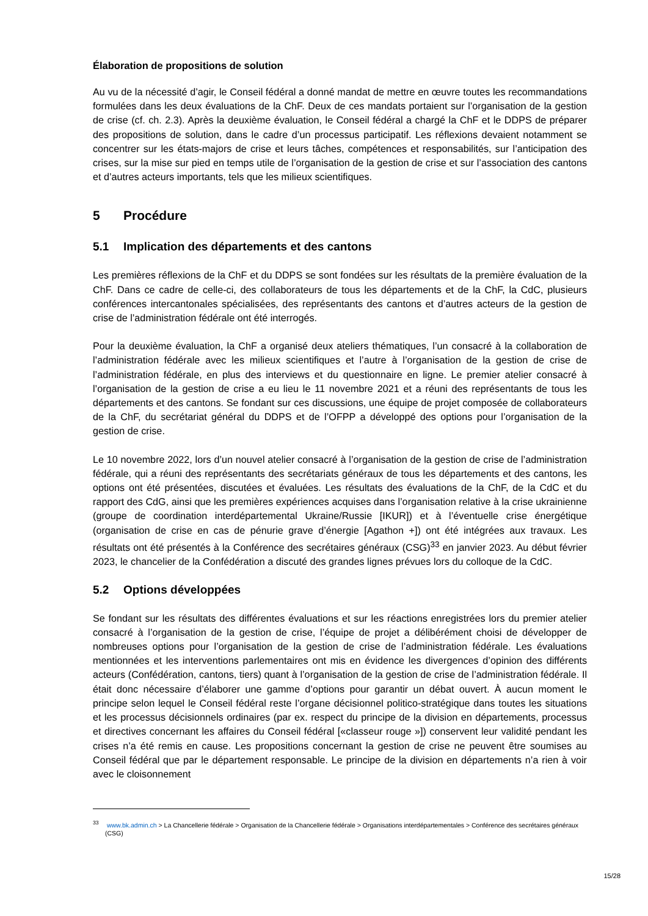Élaboration de propositions de solution
Au vu de la nécessité d’agir, le Conseil fédéral a donné mandat de mettre en œuvre toutes les recomman­dations formulées dans les deux évaluations de la ChF. Deux de ces mandats portaient sur l’organisation de la gestion de crise (cf. ch. 2.3). Après la deuxième évaluation, le Conseil fédéral a chargé la ChF et le DDPS de préparer des propositions de solution, dans le cadre d’un processus participatif. Les réflexions devaient notamment se concentrer sur les états-majors de crise et leurs tâches, compétences et respon­sabilités, sur l’anticipation des crises, sur la mise sur pied en temps utile de l’organisation de la gestion de crise et sur l’association des cantons et d’autres acteurs importants, tels que les milieux scientifiques.
5 Procédure
5.1 Implication des départements et des cantons
Les premières réflexions de la ChF et du DDPS se sont fondées sur les résultats de la première évalua­tion de la ChF. Dans ce cadre de celle-ci, des collaborateurs de tous les départements et de la ChF, la CdC, plusieurs conférences intercantonales spécialisées, des représentants des cantons et d’autres acteurs de la gestion de crise de l’administration fédérale ont été interrogés.
Pour la deuxième évaluation, la ChF a organisé deux ateliers thématiques, l’un consacré à la collabora­tion de l’administration fédérale avec les milieux scientifiques et l’autre à l’organisation de la gestion de crise de l’administration fédérale, en plus des interviews et du questionnaire en ligne. Le premier atelier consacré à l’organisation de la gestion de crise a eu lieu le 11 novembre 2021 et a réuni des représen­tants de tous les départements et des cantons. Se fondant sur ces discussions, une équipe de projet composée de collaborateurs de la ChF, du secrétariat général du DDPS et de l’OFPP a développé des options pour l’organisation de la gestion de crise.
Le 10 novembre 2022, lors d’un nouvel atelier consacré à l’organisation de la gestion de crise de l’admi­nistration fédérale, qui a réuni des représentants des secrétariats généraux de tous les départements et des cantons, les options ont été présentées, discutées et évaluées. Les résultats des évaluations de la ChF, de la CdC et du rapport des CdG, ainsi que les premières expériences acquises dans l’organisation relative à la crise ukrainienne (groupe de coordination interdépartemental Ukraine/Russie [IKUR]) et à l’éventuelle crise énergétique (organisation de crise en cas de pénurie grave d’énergie [Agathon +]) ont été intégrées aux travaux. Les résultats ont été présentés à la Conférence des secrétaires généraux (CSG)<sup>33</sup> en janvier 2023. Au début février 2023, le chancelier de la Confédération a discuté des grandes lignes prévues lors du colloque de la CdC.
5.2 Options développées
Se fondant sur les résultats des différentes évaluations et sur les réactions enregistrées lors du premier atelier consacré à l’organisation de la gestion de crise, l’équipe de projet a délibérément choisi de déve­lopper de nombreuses options pour l’organisation de la gestion de crise de l’administration fédérale. Les évaluations mentionnées et les interventions parlementaires ont mis en évidence les divergences d’opinion des différents acteurs (Confédération, cantons, tiers) quant à l’organisation de la gestion de crise de l’administration fédérale. Il était donc nécessaire d’élaborer une gamme d’options pour garantir un débat ouvert. À aucun moment le principe selon lequel le Conseil fédéral reste l’organe décisionnel politico-stratégique dans toutes les situations et les processus décisionnels ordinaires (par ex. respect du principe de la division en départements, processus et directives concernant les affaires du Conseil fédéral [«classeur rouge »]) conservent leur validité pendant les crises n’a été remis en cause. Les pro­positions concernant la gestion de crise ne peuvent être soumises au Conseil fédéral que par le dépar­tement responsable. Le principe de la division en départements n’a rien à voir avec le cloisonnement
<sup>33</sup> www.bk.admin.ch > La Chancellerie fédérale > Organisation de la Chancellerie fédérale > Organisations interdépartementales > Conférence des secrétaires généraux (CSG)
15/28